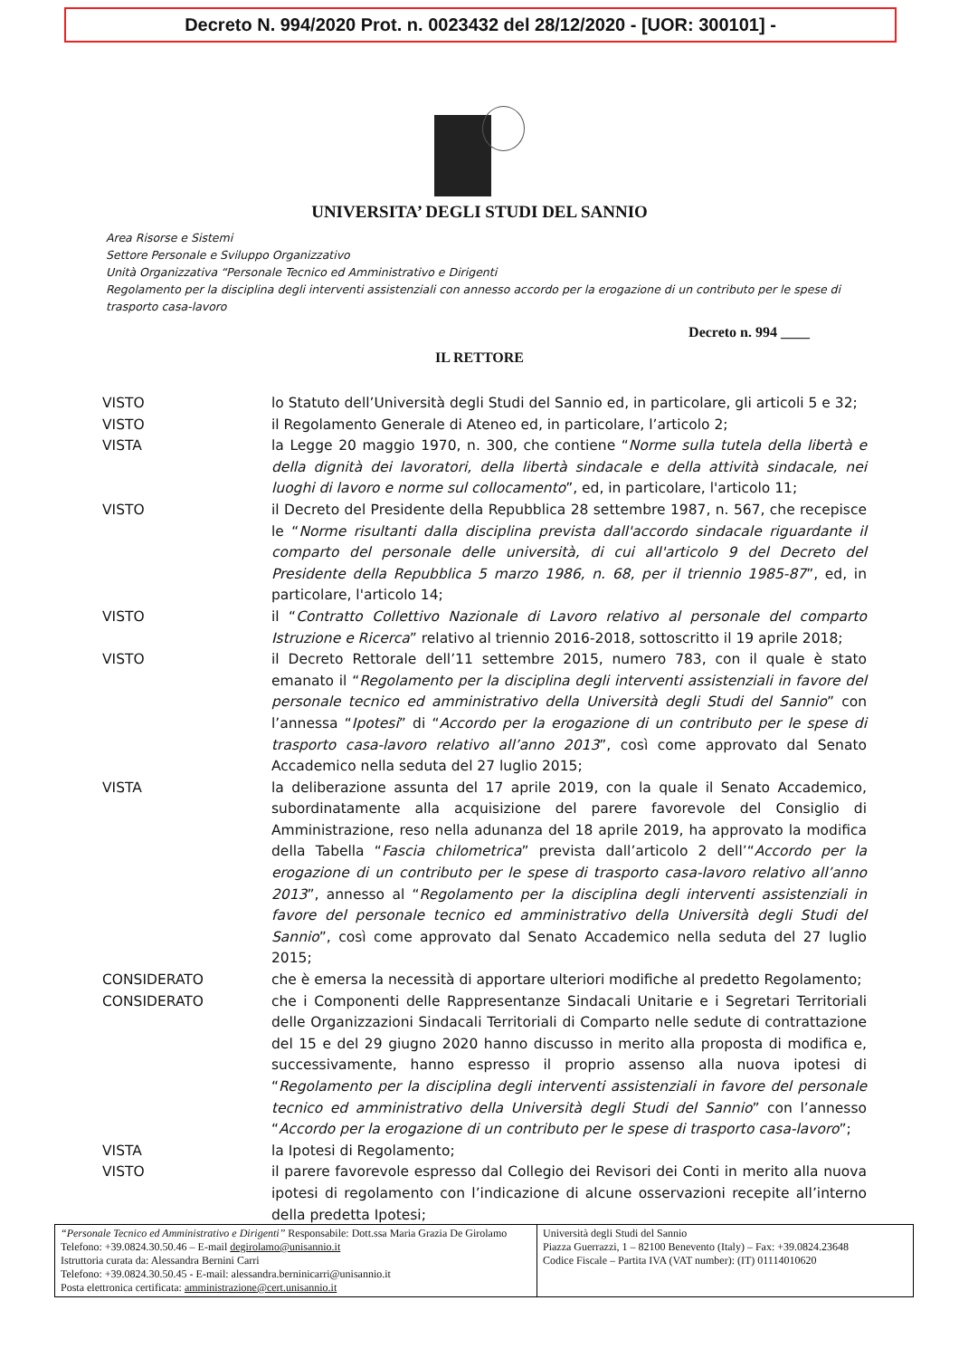Decreto N. 994/2020 Prot. n. 0023432 del 28/12/2020 - [UOR: 300101] -
UNIVERSITA’ DEGLI STUDI DEL SANNIO
Area Risorse e Sistemi
Settore Personale e Sviluppo Organizzativo
Unità Organizzativa “Personale Tecnico ed Amministrativo e Dirigenti
Regolamento per la disciplina degli interventi assistenziali con annesso accordo per la erogazione di un contributo per le spese di trasporto casa-lavoro
Decreto n. 994 ____
IL RETTORE
| VISTO | lo Statuto dell’Università degli Studi del Sannio ed, in particolare, gli articoli 5 e 32; |
| VISTO | il Regolamento Generale di Ateneo ed, in particolare, l’articolo 2; |
| VISTA | la Legge 20 maggio 1970, n. 300, che contiene “ Norme sulla tutela della libertà e della dignità dei lavoratori, della libertà sindacale e della attività sindacale, nei luoghi di lavoro e norme sul collocamento ”, ed, in particolare, l'articolo 11; |
| VISTO | il Decreto del Presidente della Repubblica 28 settembre 1987, n. 567, che recepisce le “ Norme risultanti dalla disciplina prevista dall'accordo sindacale riguardante il comparto del personale delle università, di cui all'articolo 9 del Decreto del Presidente della Repubblica 5 marzo 1986, n. 68, per il triennio 1985-87 ”, ed, in particolare, l'articolo 14; |
| VISTO | il “ Contratto Collettivo Nazionale di Lavoro relativo al personale del comparto Istruzione e Ricerca ” relativo al triennio 2016-2018, sottoscritto il 19 aprile 2018; |
| VISTO | il Decreto Rettorale dell’11 settembre 2015, numero 783, con il quale è stato emanato il “ Regolamento per la disciplina degli interventi assistenziali in favore del personale tecnico ed amministrativo della Università degli Studi del Sannio ” con l’annessa “ Ipotesi ” di “ Accordo per la erogazione di un contributo per le spese di trasporto casa-lavoro relativo all’anno 2013 ”, così come approvato dal Senato Accademico nella seduta del 27 luglio 2015; |
| VISTA | la deliberazione assunta del 17 aprile 2019, con la quale il Senato Accademico, subordinatamente alla acquisizione del parere favorevole del Consiglio di Amministrazione, reso nella adunanza del 18 aprile 2019, ha approvato la modifica della Tabella “ Fascia chilometrica ” prevista dall’articolo 2 dell’“ Accordo per la erogazione di un contributo per le spese di trasporto casa-lavoro relativo all’anno 2013 ”, annesso al “ Regolamento per la disciplina degli interventi assistenziali in favore del personale tecnico ed amministrativo della Università degli Studi del Sannio ”, così come approvato dal Senato Accademico nella seduta del 27 luglio 2015; |
| CONSIDERATO | che è emersa la necessità di apportare ulteriori modifiche al predetto Regolamento; |
| CONSIDERATO | che i Componenti delle Rappresentanze Sindacali Unitarie e i Segretari Territoriali delle Organizzazioni Sindacali Territoriali di Comparto nelle sedute di contrattazione del 15 e del 29 giugno 2020 hanno discusso in merito alla proposta di modifica e, successivamente, hanno espresso il proprio assenso alla nuova ipotesi di “ Regolamento per la disciplina degli interventi assistenziali in favore del personale tecnico ed amministrativo della Università degli Studi del Sannio ” con l’annesso “ Accordo per la erogazione di un contributo per le spese di trasporto casa-lavoro ”; |
| VISTA | la Ipotesi di Regolamento; |
| VISTO | il parere favorevole espresso dal Collegio dei Revisori dei Conti in merito alla nuova ipotesi di regolamento con l’indicazione di alcune osservazioni recepite all’interno della predetta Ipotesi; |
| “Personale Tecnico ed Amministrativo e Dirigenti” Responsabile: Dott.ssa Maria Grazia De Girolamo Telefono: +39.0824.30.50.46 – E-mail degirolamo@unisannio.it Istruttoria curata da: Alessandra Bernini Carri Telefono: +39.0824.30.50.45 - E-mail: alessandra.berninicarri@unisannio.it Posta elettronica certificata: amministrazione@cert.unisannio.it | Università degli Studi del Sannio Piazza Guerrazzi, 1 – 82100 Benevento (Italy) – Fax: +39.0824.23648 Codice Fiscale – Partita IVA (VAT number): (IT) 01114010620 |